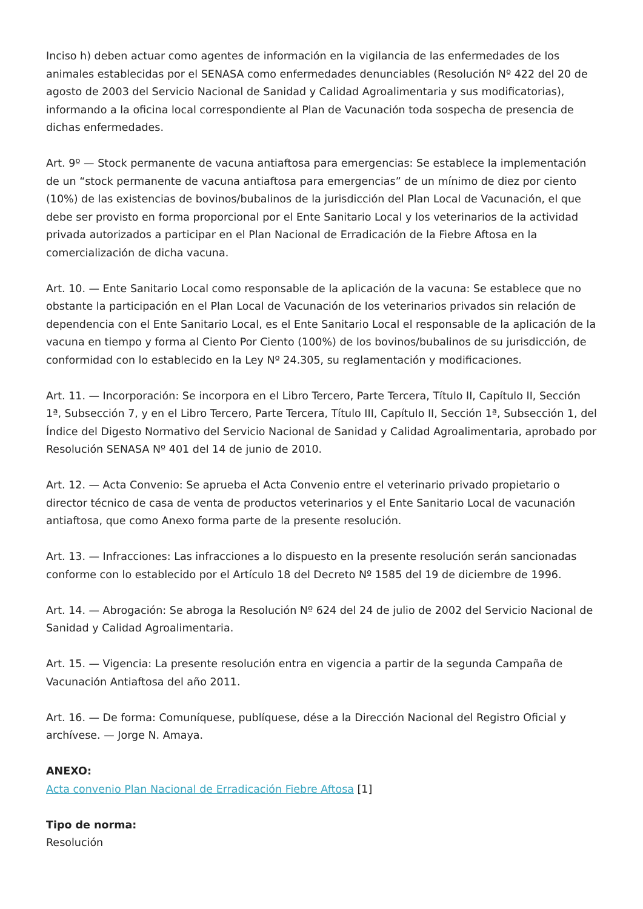Inciso h) deben actuar como agentes de información en la vigilancia de las enfermedades de los animales establecidas por el SENASA como enfermedades denunciables (Resolución Nº 422 del 20 de agosto de 2003 del Servicio Nacional de Sanidad y Calidad Agroalimentaria y sus modificatorias), informando a la oficina local correspondiente al Plan de Vacunación toda sospecha de presencia de dichas enfermedades.
Art. 9º — Stock permanente de vacuna antiaftosa para emergencias: Se establece la implementación de un “stock permanente de vacuna antiaftosa para emergencias” de un mínimo de diez por ciento (10%) de las existencias de bovinos/bubalinos de la jurisdicción del Plan Local de Vacunación, el que debe ser provisto en forma proporcional por el Ente Sanitario Local y los veterinarios de la actividad privada autorizados a participar en el Plan Nacional de Erradicación de la Fiebre Aftosa en la comercialización de dicha vacuna.
Art. 10. — Ente Sanitario Local como responsable de la aplicación de la vacuna: Se establece que no obstante la participación en el Plan Local de Vacunación de los veterinarios privados sin relación de dependencia con el Ente Sanitario Local, es el Ente Sanitario Local el responsable de la aplicación de la vacuna en tiempo y forma al Ciento Por Ciento (100%) de los bovinos/bubalinos de su jurisdicción, de conformidad con lo establecido en la Ley Nº 24.305, su reglamentación y modificaciones.
Art. 11. — Incorporación: Se incorpora en el Libro Tercero, Parte Tercera, Título II, Capítulo II, Sección 1ª, Subsección 7, y en el Libro Tercero, Parte Tercera, Título III, Capítulo II, Sección 1ª, Subsección 1, del Índice del Digesto Normativo del Servicio Nacional de Sanidad y Calidad Agroalimentaria, aprobado por Resolución SENASA Nº 401 del 14 de junio de 2010.
Art. 12. — Acta Convenio: Se aprueba el Acta Convenio entre el veterinario privado propietario o director técnico de casa de venta de productos veterinarios y el Ente Sanitario Local de vacunación antiaftosa, que como Anexo forma parte de la presente resolución.
Art. 13. — Infracciones: Las infracciones a lo dispuesto en la presente resolución serán sancionadas conforme con lo establecido por el Artículo 18 del Decreto Nº 1585 del 19 de diciembre de 1996.
Art. 14. — Abrogación: Se abroga la Resolución Nº 624 del 24 de julio de 2002 del Servicio Nacional de Sanidad y Calidad Agroalimentaria.
Art. 15. — Vigencia: La presente resolución entra en vigencia a partir de la segunda Campaña de Vacunación Antiaftosa del año 2011.
Art. 16. — De forma: Comuníquese, publíquese, dése a la Dirección Nacional del Registro Oficial y archívese. — Jorge N. Amaya.
ANEXO:
Acta convenio Plan Nacional de Erradicación Fiebre Aftosa [1]
Tipo de norma:
Resolución